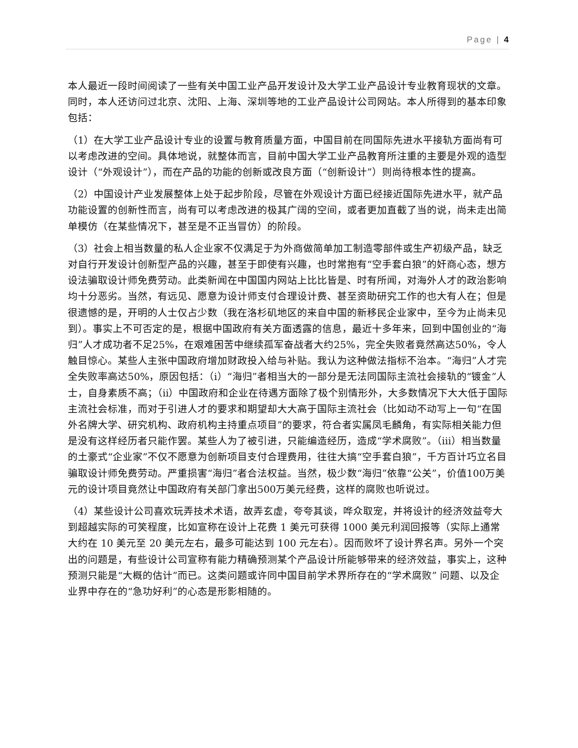Page | 4
本人最近一段时间阅读了一些有关中国工业产品开发设计及大学工业产品设计专业教育现状的文章。同时，本人还访问过北京、沈阳、上海、深圳等地的工业产品设计公司网站。本人所得到的基本印象包括：
（1）在大学工业产品设计专业的设置与教育质量方面，中国目前在同国际先进水平接轨方面尚有可以考虑改进的空间。具体地说，就整体而言，目前中国大学工业产品教育所注重的主要是外观的造型设计（“外观设计”），而在产品的功能的创新或改良方面（“创新设计”）则尚待根本性的提高。
（2）中国设计产业发展整体上处于起步阶段，尽管在外观设计方面已经接近国际先进水平，就产品功能设置的创新性而言，尚有可以考虑改进的极其广阔的空间，或者更加直截了当的说，尚未走出简单模仿（在某些情况下，甚至是不正当冒仿）的阶段。
（3）社会上相当数量的私人企业家不仅满足于为外商做简单加工制造零部件或生产初级产品，缺乏对自行开发设计创新型产品的兴趣，甚至于即使有兴趣，也时常抱有“空手套白狼”的奸商心态，想方设法骗取设计师免费劳动。此类新闻在中国国内网站上比比皆是、时有所闻，对海外人才的政治影响均十分恶劣。当然，有远见、愿意为设计师支付合理设计费、甚至资助研究工作的也大有人在；但是很遗憾的是，开明的人士仅占少数（我在洛杉矶地区的来自中国的新移民企业家中，至今为止尚未见到）。事实上不可否定的是，根据中国政府有关方面透露的信息，最近十多年来，回到中国创业的“海归”人才成功者不足25%，在艰难困苦中继续孤军奋战者大约25%，完全失败者竟然高达50%，令人触目惊心。某些人主张中国政府增加财政投入给与补贴。我认为这种做法指标不治本。“海归”人才完全失败率高达50%，原因包括：（i）“海归”者相当大的一部分是无法同国际主流社会接轨的“镀金”人士，自身素质不高；（ii）中国政府和企业在待遇方面除了极个别情形外，大多数情况下大大低于国际主流社会标准，而对于引进人才的要求和期望却大大高于国际主流社会（比如动不动写上一句“在国外名牌大学、研究机构、政府机构主持重点项目”的要求，符合者实属凤毛麟角，有实际相关能力但是没有这样经历者只能作罢。某些人为了被引进，只能编造经历，造成“学术腐败”。（iii）相当数量的土豪式“企业家”不仅不愿意为创新项目支付合理费用，往往大搞“空手套白狼”，千方百计巧立名目骗取设计师免费劳动。严重损害“海归”者合法权益。当然，极少数“海归”依靠“公关”，价值100万美元的设计项目竟然让中国政府有关部门拿出500万美元经费，这样的腐败也听说过。
（4）某些设计公司喜欢玩弄技术术语，故弄玄虚，夸夸其谈，哗众取宠，并将设计的经济效益夸大到超越实际的可笑程度，比如宣称在设计上花费 1 美元可获得 1000 美元利润回报等（实际上通常大约在 10 美元至 20 美元左右，最多可能达到 100 元左右）。因而败坏了设计界名声。另外一个突出的问题是，有些设计公司宣称有能力精确预测某个产品设计所能够带来的经济效益，事实上，这种预测只能是“大概的估计”而已。这类问题或许同中国目前学术界所存在的“学术腐败” 问题、以及企业界中存在的“急功好利”的心态是形影相随的。